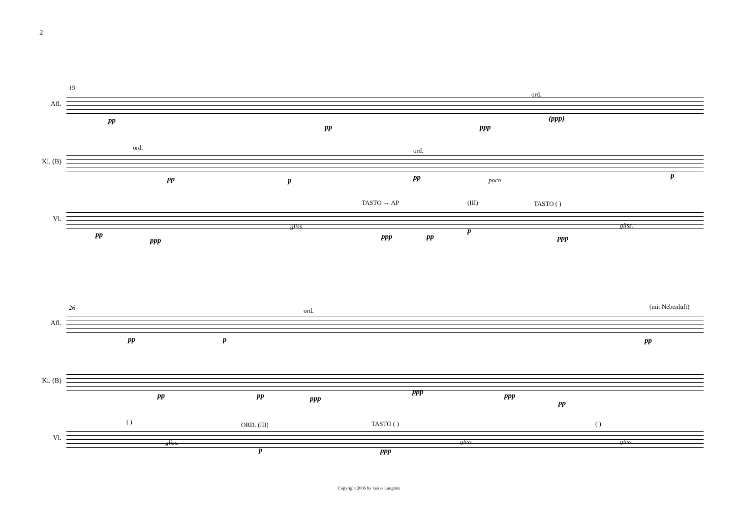2
19
Afl.
ord.
pp
pp ppp
(ppp)
ord. ord.
Kl. (B)
pp p pp poco p
TASTO → AP (III) TASTO ( )
Vl.
gliss. gliss.
pp
ppp ppp pp
p
ppp
26 ord.
(mit Nebenluft)
Afl.
pp p pp
Kl. (B)
pp pp ppp
ppp ppp
pp
( ) ORD. (III) TASTO ( ) ( )
Vl.
gliss. gliss. gliss.
p ppp
Copyright 2006 by Lukas Langlotz